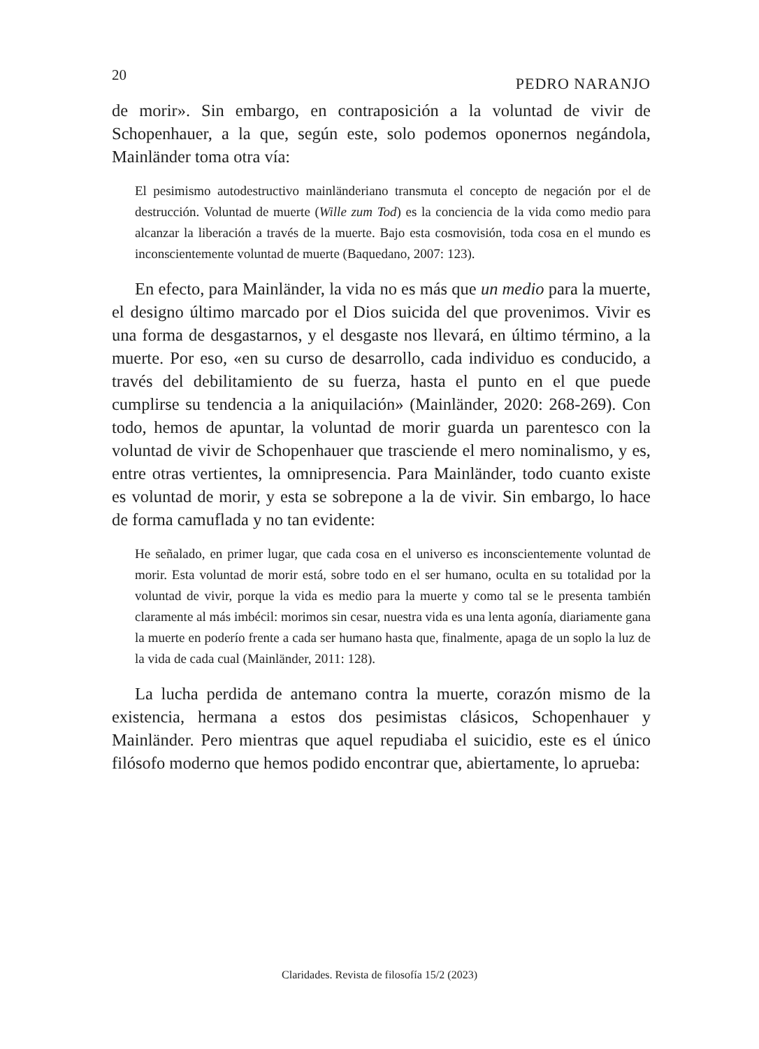20 PEDRO NARANJO
de morir». Sin embargo, en contraposición a la voluntad de vivir de Schopenhauer, a la que, según este, solo podemos oponernos negándola, Mainländer toma otra vía:
El pesimismo autodestructivo mainländeriano transmuta el concepto de negación por el de destrucción. Voluntad de muerte (Wille zum Tod) es la conciencia de la vida como medio para alcanzar la liberación a través de la muerte. Bajo esta cosmovisión, toda cosa en el mundo es inconscientemente voluntad de muerte (Baquedano, 2007: 123).
En efecto, para Mainländer, la vida no es más que un medio para la muerte, el designo último marcado por el Dios suicida del que provenimos. Vivir es una forma de desgastarnos, y el desgaste nos llevará, en último término, a la muerte. Por eso, «en su curso de desarrollo, cada individuo es conducido, a través del debilitamiento de su fuerza, hasta el punto en el que puede cumplirse su tendencia a la aniquilación» (Mainländer, 2020: 268-269). Con todo, hemos de apuntar, la voluntad de morir guarda un parentesco con la voluntad de vivir de Schopenhauer que trasciende el mero nominalismo, y es, entre otras vertientes, la omnipresencia. Para Mainländer, todo cuanto existe es voluntad de morir, y esta se sobrepone a la de vivir. Sin embargo, lo hace de forma camuflada y no tan evidente:
He señalado, en primer lugar, que cada cosa en el universo es inconscientemente voluntad de morir. Esta voluntad de morir está, sobre todo en el ser humano, oculta en su totalidad por la voluntad de vivir, porque la vida es medio para la muerte y como tal se le presenta también claramente al más imbécil: morimos sin cesar, nuestra vida es una lenta agonía, diariamente gana la muerte en poderío frente a cada ser humano hasta que, finalmente, apaga de un soplo la luz de la vida de cada cual (Mainländer, 2011: 128).
La lucha perdida de antemano contra la muerte, corazón mismo de la existencia, hermana a estos dos pesimistas clásicos, Schopenhauer y Mainländer. Pero mientras que aquel repudiaba el suicidio, este es el único filósofo moderno que hemos podido encontrar que, abiertamente, lo aprueba:
Claridades. Revista de filosofía 15/2 (2023)